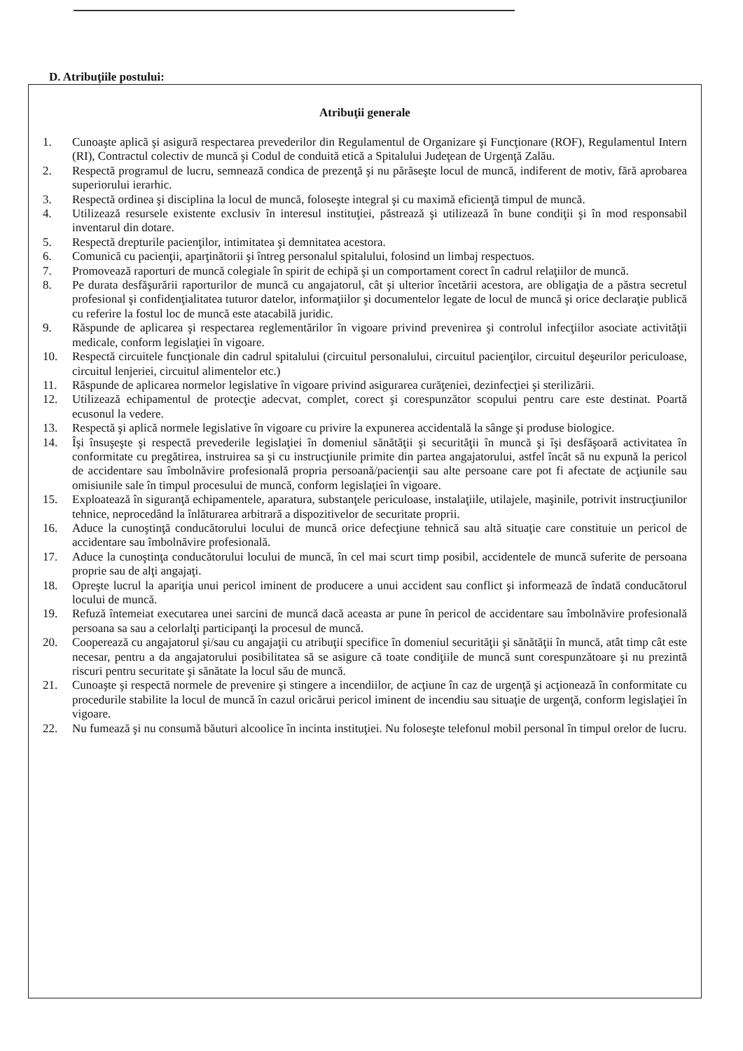D. Atribuţiile postului:
Atribuţii generale
1. Cunoaşte aplică şi asigură respectarea prevederilor din Regulamentul de Organizare şi Funcţionare (ROF), Regulamentul Intern (RI), Contractul colectiv de muncă şi Codul de conduită etică a Spitalului Judeţean de Urgenţă Zalău.
2. Respectă programul de lucru, semnează condica de prezenţă şi nu părăseşte locul de muncă, indiferent de motiv, fără aprobarea superiorului ierarhic.
3. Respectă ordinea şi disciplina la locul de muncă, foloseşte integral şi cu maximă eficienţă timpul de muncă.
4. Utilizează resursele existente exclusiv în interesul instituţiei, păstrează şi utilizează în bune condiţii şi în mod responsabil inventarul din dotare.
5. Respectă drepturile pacienţilor, intimitatea şi demnitatea acestora.
6. Comunică cu pacienţii, aparţinătorii şi întreg personalul spitalului, folosind un limbaj respectuos.
7. Promovează raporturi de muncă colegiale în spirit de echipă şi un comportament corect în cadrul relaţiilor de muncă.
8. Pe durata desfăşurării raporturilor de muncă cu angajatorul, cât şi ulterior încetării acestora, are obligaţia de a păstra secretul profesional şi confidenţialitatea tuturor datelor, informaţiilor şi documentelor legate de locul de muncă şi orice declaraţie publică cu referire la fostul loc de muncă este atacabilă juridic.
9. Răspunde de aplicarea şi respectarea reglementărilor în vigoare privind prevenirea şi controlul infecţiilor asociate activităţii medicale, conform legislaţiei în vigoare.
10. Respectă circuitele funcţionale din cadrul spitalului (circuitul personalului, circuitul pacienţilor, circuitul deşeurilor periculoase, circuitul lenjeriei, circuitul alimentelor etc.)
11. Răspunde de aplicarea normelor legislative în vigoare privind asigurarea curăţeniei, dezinfecţiei şi sterilizării.
12. Utilizează echipamentul de protecţie adecvat, complet, corect şi corespunzător scopului pentru care este destinat. Poartă ecusonul la vedere.
13. Respectă şi aplică normele legislative în vigoare cu privire la expunerea accidentală la sânge şi produse biologice.
14. Îşi însuşeşte şi respectă prevederile legislaţiei în domeniul sănătăţii şi securităţii în muncă şi îşi desfăşoară activitatea în conformitate cu pregătirea, instruirea sa şi cu instrucţiunile primite din partea angajatorului, astfel încât să nu expună la pericol de accidentare sau îmbolnăvire profesională propria persoană/pacienţii sau alte persoane care pot fi afectate de acţiunile sau omisiunile sale în timpul procesului de muncă, conform legislaţiei în vigoare.
15. Exploatează în siguranţă echipamentele, aparatura, substanţele periculoase, instalaţiile, utilajele, maşinile, potrivit instrucţiunilor tehnice, neprocedând la înlăturarea arbitrară a dispozitivelor de securitate proprii.
16. Aduce la cunoştinţă conducătorului locului de muncă orice defecţiune tehnică sau altă situaţie care constituie un pericol de accidentare sau îmbolnăvire profesională.
17. Aduce la cunoştinţa conducătorului locului de muncă, în cel mai scurt timp posibil, accidentele de muncă suferite de persoana proprie sau de alţi angajaţi.
18. Opreşte lucrul la apariţia unui pericol iminent de producere a unui accident sau conflict şi informează de îndată conducătorul locului de muncă.
19. Refuză întemeiat executarea unei sarcini de muncă dacă aceasta ar pune în pericol de accidentare sau îmbolnăvire profesională persoana sa sau a celorlalţi participanţi la procesul de muncă.
20. Cooperează cu angajatorul şi/sau cu angajaţii cu atribuţii specifice în domeniul securităţii şi sănătăţii în muncă, atât timp cât este necesar, pentru a da angajatorului posibilitatea să se asigure că toate condiţiile de muncă sunt corespunzătoare şi nu prezintă riscuri pentru securitate şi sănătate la locul său de muncă.
21. Cunoaşte şi respectă normele de prevenire şi stingere a incendiilor, de acţiune în caz de urgenţă şi acţionează în conformitate cu procedurile stabilite la locul de muncă în cazul oricărui pericol iminent de incendiu sau situaţie de urgenţă, conform legislaţiei în vigoare.
22. Nu fumează şi nu consumă băuturi alcoolice în incinta instituţiei. Nu foloseşte telefonul mobil personal în timpul orelor de lucru.